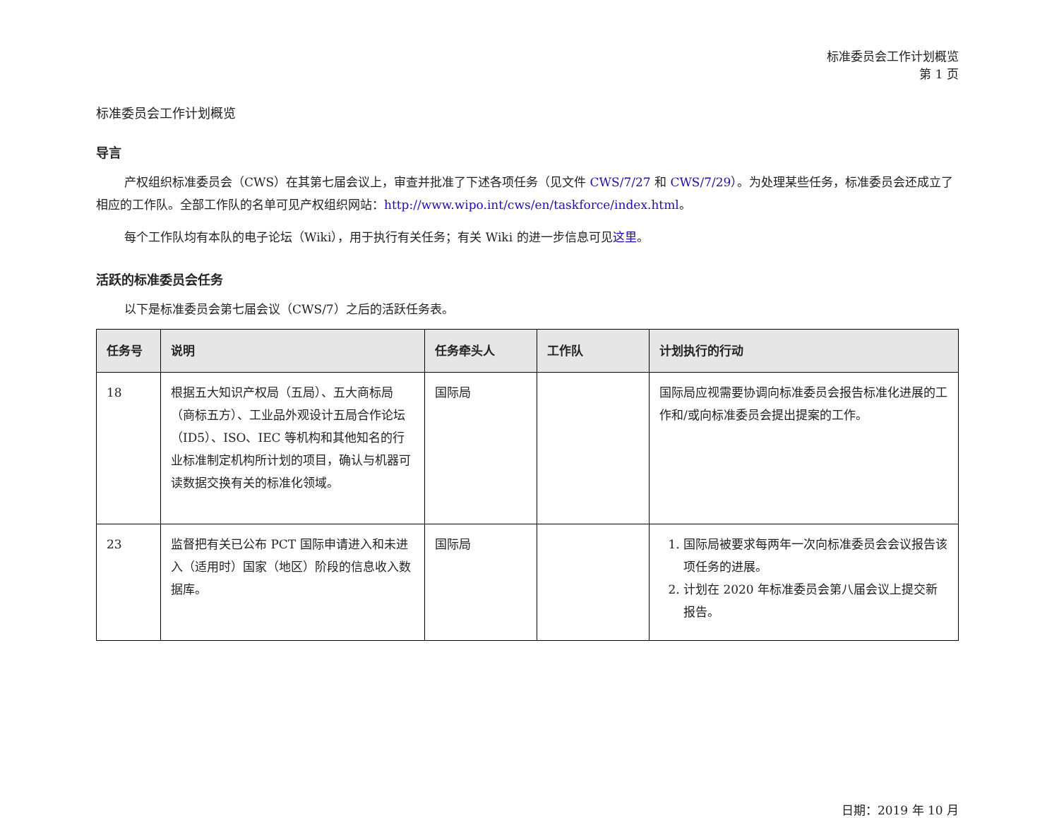标准委员会工作计划概览
第 1 页
标准委员会工作计划概览
导言
产权组织标准委员会（CWS）在其第七届会议上，审查并批准了下述各项任务（见文件 CWS/7/27 和 CWS/7/29）。为处理某些任务，标准委员会还成立了相应的工作队。全部工作队的名单可见产权组织网站：http://www.wipo.int/cws/en/taskforce/index.html。
每个工作队均有本队的电子论坛（Wiki），用于执行有关任务；有关 Wiki 的进一步信息可见这里。
活跃的标准委员会任务
以下是标准委员会第七届会议（CWS/7）之后的活跃任务表。
| 任务号 | 说明 | 任务牵头人 | 工作队 | 计划执行的行动 |
| --- | --- | --- | --- | --- |
| 18 | 根据五大知识产权局（五局）、五大商标局（商标五方）、工业品外观设计五局合作论坛（ID5）、ISO、IEC 等机构和其他知名的行业标准制定机构所计划的项目，确认与机器可读数据交换有关的标准化领域。 | 国际局 | | 国际局应视需要协调向标准委员会报告标准化进展的工作和/或向标准委员会提出提案的工作。 |
| 23 | 监督把有关已公布 PCT 国际申请进入和未进入（适用时）国家（地区）阶段的信息收入数据库。 | 国际局 | | 1. 国际局被要求每两年一次向标准委员会会议报告该项任务的进展。 2. 计划在 2020 年标准委员会第八届会议上提交新报告。 |
日期：2019 年 10 月